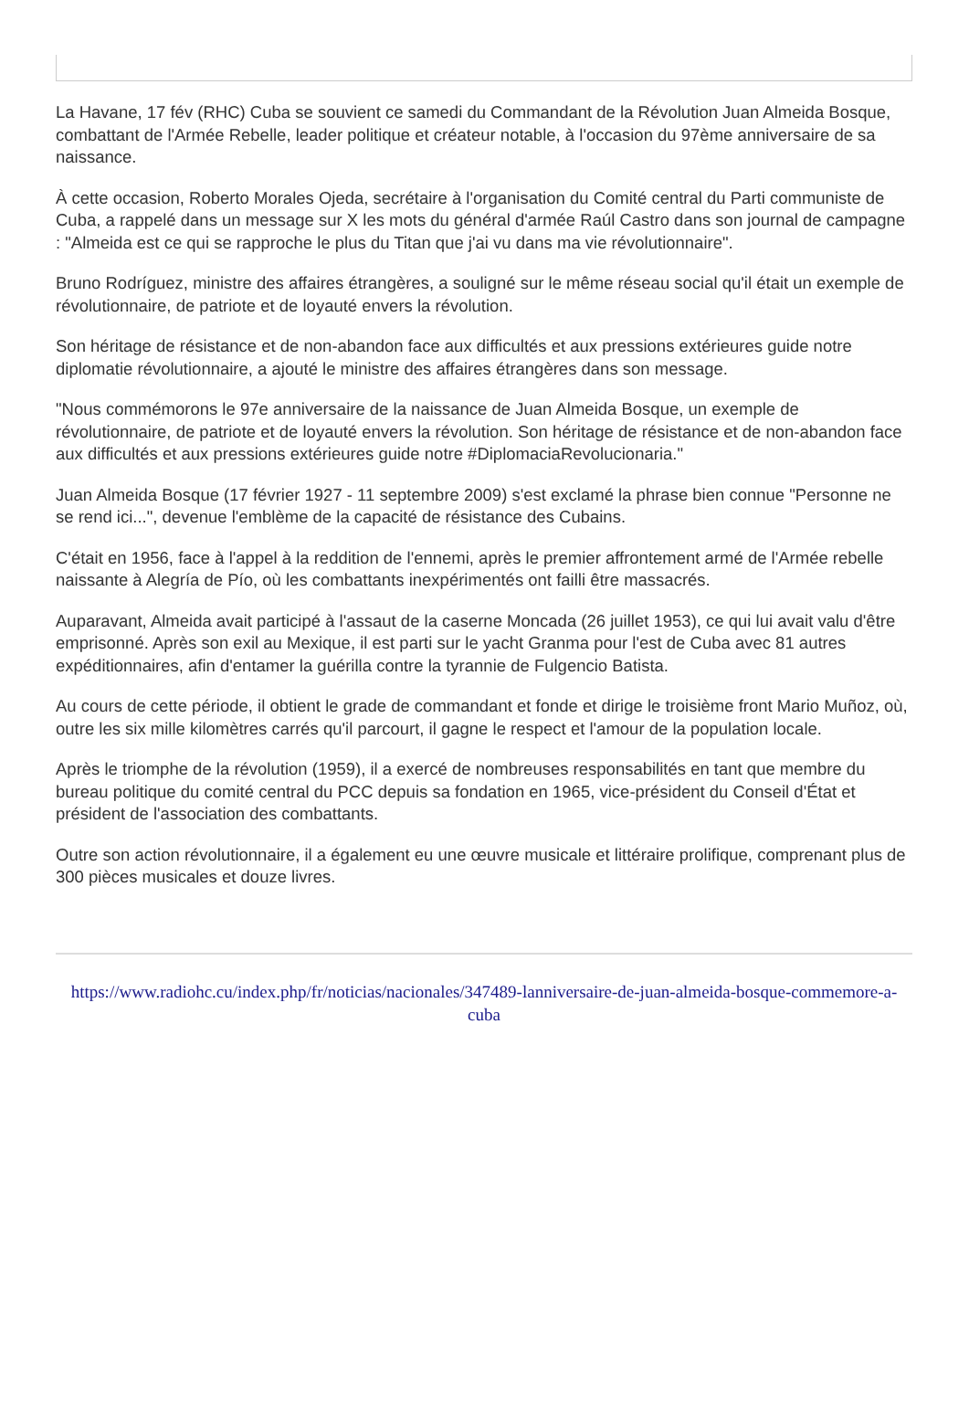La Havane, 17 fév (RHC) Cuba se souvient ce samedi du Commandant de la Révolution Juan Almeida Bosque, combattant de l'Armée Rebelle, leader politique et créateur notable, à l'occasion du 97ème anniversaire de sa naissance.
À cette occasion, Roberto Morales Ojeda, secrétaire à l'organisation du Comité central du Parti communiste de Cuba, a rappelé dans un message sur X les mots du général d'armée Raúl Castro dans son journal de campagne : "Almeida est ce qui se rapproche le plus du Titan que j'ai vu dans ma vie révolutionnaire".
Bruno Rodríguez, ministre des affaires étrangères, a souligné sur le même réseau social qu'il était un exemple de révolutionnaire, de patriote et de loyauté envers la révolution.
Son héritage de résistance et de non-abandon face aux difficultés et aux pressions extérieures guide notre diplomatie révolutionnaire, a ajouté le ministre des affaires étrangères dans son message.
"Nous commémorons le 97e anniversaire de la naissance de Juan Almeida Bosque, un exemple de révolutionnaire, de patriote et de loyauté envers la révolution. Son héritage de résistance et de non-abandon face aux difficultés et aux pressions extérieures guide notre #DiplomaciaRevolucionaria."
Juan Almeida Bosque (17 février 1927 - 11 septembre 2009) s'est exclamé la phrase bien connue "Personne ne se rend ici...", devenue l'emblème de la capacité de résistance des Cubains.
C'était en 1956, face à l'appel à la reddition de l'ennemi, après le premier affrontement armé de l'Armée rebelle naissante à Alegría de Pío, où les combattants inexpérimentés ont failli être massacrés.
Auparavant, Almeida avait participé à l'assaut de la caserne Moncada (26 juillet 1953), ce qui lui avait valu d'être emprisonné. Après son exil au Mexique, il est parti sur le yacht Granma pour l'est de Cuba avec 81 autres expéditionnaires, afin d'entamer la guérilla contre la tyrannie de Fulgencio Batista.
Au cours de cette période, il obtient le grade de commandant et fonde et dirige le troisième front Mario Muñoz, où, outre les six mille kilomètres carrés qu'il parcourt, il gagne le respect et l'amour de la population locale.
Après le triomphe de la révolution (1959), il a exercé de nombreuses responsabilités en tant que membre du bureau politique du comité central du PCC depuis sa fondation en 1965, vice-président du Conseil d'État et président de l'association des combattants.
Outre son action révolutionnaire, il a également eu une œuvre musicale et littéraire prolifique, comprenant plus de 300 pièces musicales et douze livres.
https://www.radiohc.cu/index.php/fr/noticias/nacionales/347489-lanniversaire-de-juan-almeida-bosque-commemore-a-cuba